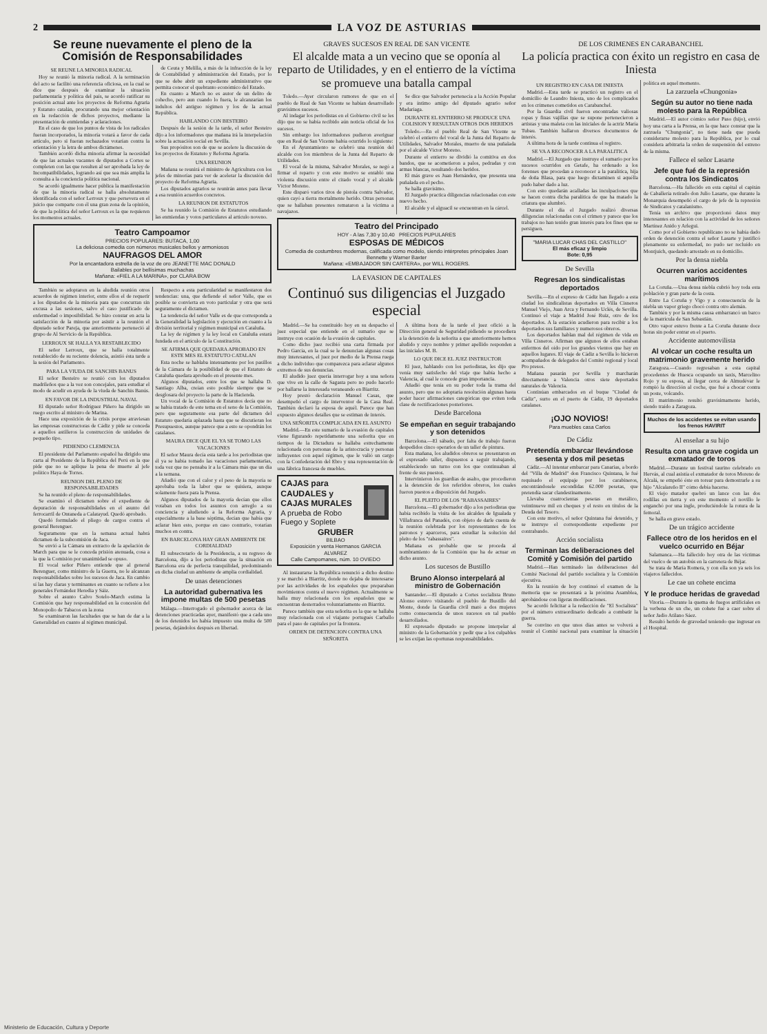2 LA VOZ DE ASTURIAS
Se reune nuevamente el pleno de la Comisión de Responsabilidades
SE REUNE LA MINORIA RADICAL
Hoy se reunió la minoría radical. A la terminación del acto se facilitó una referencia oficiosa, en la cual se dice que después de examinar la situación parlamentaria y política del país, se acordó ratificar su posición actual ante los proyectos de Reforma Agraria y Estatuto catalán, procurando una mejor orientación en la redacción de dichos proyectos, mediante la presentación de enmiendas y aclaraciones.
En el caso de que los puntos de vista de los radicales fueran incorporados, la minoría votará a favor de cada artículo, pero si fueran rechazados votarían contra la orientación y la letra de ambos dictámenes.
También acordó dicha minoría afirmar la necesidad de que las actuales vacantes de diputados a Cortes se completen con las que resulten al ser aprobada la ley de Incompatibilidades, logrando así que sea más amplia la consulta a la conciencia política nacional.
Se acordó igualmente hacer pública la manifestación de que la minoría radical se halla absolutamente identificada con el señor Lerroux y que persevera en el juicio que comparte con él una gran zona de la opinión, de que la política del señor Lerroux es la que requieren los momentos actuales.
de Ceuta y Melilla, a más de la infracción de la ley de Contabilidad y administración del Estado, por lo que se debe abrir un expediente administrativo que permita conocer el quebranto económico del Estado.
En cuanto a March no es autor de un delito de cohecho, pero aun cuando lo fuera, le alcanzarían los indultos del antiguo régimen y los de la actual República.
HABLANDO CON BESTEIRO
Después de la sesión de la tarde, el señor Besteiro dijo a los informadores que mañana irá la interpelación sobre la actuación social en Sevilla.
Sus propósitos son de que se acelere la discusión de los proyectos de Estatuto y Reforma Agraria.
UNA REUNION
Mañana se reunirá el ministro de Agricultura con los jefes de minorías para ver de acelerar la discusión del proyecto de Reforma Agraria.
Los diputados agrarios se reunirán antes para llevar a esa reunión acuerdos concretos.
LA REUNION DE ESTATUTOS
Se ha reunido la Comisión de Estatutos estudiando las enmiendas y votos particulares al artículo noveno.
Teatro Campoamor
PRECIOS POPULARES: BUTACA, 1,00
La deliciosa comedia con números musicales bellos y armoniosos
NAUFRAGOS DEL AMOR
Por la encantadora estrella de la voz de oro JEANETTE MAC DONALD
Bailables por bellísimas muchachas
Mañana: «FIEL A LA MARINA», por CLARA BOW
También se adoptaron en la aludida reunión otros acuerdos de régimen interior, entre ellos el de requerir a los diputados de la minoría para que concurran sin excusa a las sesiones, salvo el caso justificado de enfermedad o imposibilidad. Se hizo constar en acta la satisfacción de la minoría por asistir a la reunión el diputado señor Pareja, que anteriormente perteneció al grupo de Al Servicio de la República.
LERROUX SE HALLA YA RESTABLECIDO
El señor Lerroux, que se halla totalmente restablecido de su reciente dolencia, asistió ésta tarde a la sesión del Parlamento.
PARA LA VIUDA DE SANCHIS BANUS
El señor Besteiro se reunió con los diputados madrileños que a la vez son concejales, para estudiar el modo de acudir en ayuda de la viuda de Sanchis Banús.
EN FAVOR DE LA INDUSTRIAL NAVAL
El diputado señor Rodríguez Piñero ha dirigido un ruego escrito al ministro de Marina.
Hace una exposición de la crisis porque atraviesan las empresas constructoras de Cádiz y pide se conceda a aquellos astilleros la construcción de unidades de pequeño tipo.
PIDIENDO CLEMENCIA
El presidente del Parlamento español ha dirigido una carta al Presidente de la República del Perú en la que pide que no se aplique la pena de muerte al jefe político Haya de Torres.
REUNION DEL PLENO DE RESPONSABILIDADES
Se ha reunido el pleno de responsabilidades.
Se examinó el dictamen sobre el expediente de depuración de responsabilidades en el asunto del ferrocarril de Ontaneda a Calatayud. Quedó aprobado.
Quedó formulado el pliego de cargos contra el general Berenguer.
Seguramente que en la semana actual habrá dictamen de la subcomisión de Jaca.
Se envió a la Cámara un extracto de la apelación de March para que se le conceda prisión atenuada, cosa a la que la Comisión por unanimidad se opuso.
El vocal señor Piñero entiende que al general Berenguer, como ministro de la Guerra, no le alcanzan responsabilidades sobre los sucesos de Jaca. En cambio sí las hay claras y terminantes en cuanto se refiere a los generales Fernández Heredia y Sáiz.
Sobre el asunto Calvo Sotelo-March estima la Comisión que hay responsabilidad en la concesión del Monopolio de Tabacos en la zona
Se examinaron las facultades que se han de dar a la Generalidad en cuanto al régimen municipal.
Respecto a esta particularidad se manifestaron dos tendencias: una, que defiende el señor Valle, que es posible se convierta en voto particular y otra que será seguramente el dictamen.
La tendencia del señor Valle es de que corresponda a la Generalidad la legislación y ejecución en cuanto a la división territorial y régimen municipal en Cataluña.
La ley de régimen y la ley local en Cataluña estará fundada en el artículo de la Constitución.
SE AFIRMA QUE QUEDARA APROBADO EN ESTE MES EL ESTATUTO CATALAN
Esta noche se hablaba intensamente por los pasillos de la Cámara de la posibilidad de que el Estatuto de Cataluña quedara aprobado en el presente mes.
Algunos diputados, entre los que se hallaba D. Santiago Alba, creían esto posible siempre que se desglosara del proyecto la parte de la Hacienda.
Un vocal de la Comisión de Estatutos decía que no se había tratado de este tema en el seno de la Comisión, pero que seguramente esa parte del dictamen del Estatuto quedaría aplazada hasta que se discutieran los Presupuestos, aunque parece que a esto se opondrán los catalanes.
MAURA DICE QUE EL YA SE TOMO LAS VACACIONES
El señor Maura decía esta tarde a los periodistas que él ya se había tomado las vacaciones parlamentarias, toda vez que no pensaba ir a la Cámara más que un día a la semana.
Añadió que con el calor y el peso de la mayoría se aprobaba toda la labor que se quisiera, aunque solamente fuera para la Prensa.
Algunos diputados de la mayoría decían que ellos votaban en todos los asuntos con arreglo a su conciencia y aludiendo a la Reforma Agraria, y especialmente a la base séptima, decían que había que aclarar bien esto, porque en caso contrario, votarían muchos en contra.
EN BARCELONA HAY GRAN AMBIENTE DE CORDIALIDAD
El subsecretario de la Presidencia, a su regreso de Barcelona, dijo a los periodistas que la situación en Barcelona era de perfecta tranquilidad, predominando en dicha ciudad un ambiente de amplia cordialidad.
De unas detenciones
La autoridad gubernativa les impone multas de 500 pesetas
Málaga.—Interrogado el gobernador acerca de las detenciones practicadas ayer, manifestó que a cada uno de los detenidos les había impuesto una multa de 500 pesetas, dejándolos después en libertad.
GRAVES SUCESOS EN REAL DE SAN VICENTE
El alcalde mata a un vecino que se oponía al reparto de Utilidades, y en el entierro de la víctima se promueve una batalla campal
Toledo.—Ayer circularon rumores de que en el pueblo de Real de San Vicente se habían desarrollado gravísimos sucesos.
Al indagar los periodistas en el Gobierno civil se les dijo que no se había recibido aún noticia oficial de los sucesos.
Sin embargo los informadores pudieron averiguar que en Real de San Vicente había ocurrido lo siguiente:
En el Ayuntamiento se celebró una reunión del alcalde con los miembros de la Junta del Reparto de Utilidades.
El vocal de la misma, Salvador Morales, se negó a firmar el reparto y con este motivo se entabló una violenta discusión entre el citado vocal y el alcalde Víctor Moreno.
Este disparó varios tiros de pistola contra Salvador, quien cayó a tierra mortalmente herido. Otras personas que se hallaban presentes remataron a la víctima a navajazos.
Se dice que Salvador pertenecía a la Acción Popular y era íntimo amigo del diputado agrario señor Madariaga.
DURANTE EL ENTIERRO SE PRODUCE UNA COLISION Y RESULTAN OTROS DOS HERIDOS
Toledo.—En el pueblo Real de San Vicente se celebró el entierro del vocal de la Junta del Reparto de Utilidades, Salvador Morales, muerto de una puñalada por el alcalde Víctor Moreno.
Durante el entierro se dividió la comitiva en dos bandos, que se acometieron a palos, pedradas y con armas blancas, resultando dos heridos.
El más grave es Juan Hernández, que presenta una puñalada en el pecho.
Se halla gravísimo.
El Juzgado practica diligencias relacionadas con este nuevo hecho.
El alcalde y el alguacil se encuentran en la cárcel.
Teatro del Principado
HOY - A las 7,30 y 10,40 PRECIOS PUPULARES
ESPOSAS DE MÉDICOS
Comedia de costumbres modernas, calificada como modelo, siendo intérpretes principales Joan Bennette y Warner Baxter
Mañana: «EMBAJADOR SIN CARTERA», por WILL ROGERS.
LA EVASION DE CAPITALES
Continuó sus diligencias el Juzgado especial
Madrid.—Se ha constituído hoy en su despacho el juez especial que entiende en el sumario que se instruye con ocasión de la evasión de capitales.
Como dicho juez recibió una carta firmada por Pedro García, en la cual se le denuncian algunas cosas muy interesantes, el juez por medio de la Prensa ruega a dicho individuo que comparezca para aclarar algunos extremos de sus denuncias.
El aludido juez quería interrogar hoy a una señora que vive en la calle de Sagasta pero no pudo hacerlo por hallarse la interesada veraneando en Biarritz.
Hoy prestó declaración Manuel Casas, que desempeñó el cargo de interventor de la Casa Real. También declaró la esposa de aquél. Parece que han expuesto algunos detalles que se estiman de interés.
UNA SEÑORITA COMPLICADA EN EL ASUNTO
Madrid.—En este sumario de la evasión de capitales viene figurando repetidamente una señorita que en tiempos de la Dictadura se hallaba estrechamente relacionada con personas de la aristocracia y personas influyentes con aquel régimen, que le valió un cargo con la Confederación del Ebro y una representación de una fábrica francesa de muebles.
CAJAS para CAUDALES y CAJAS MURALES
A prueba de Robo Fuego y Soplete
GRUBER
BILBAO
Exposición y venta Hermanos GARCIA ALVAREZ
Calle Campomanes, núm. 10 OVIEDO
Al instaurarse la República renunció a dicho destino y se marchó a Biarritz, donde no dejaba de interesarse por las actividades de los españoles que preparaban movimientos contra el nuevo régimen. Actualmente se halla muy relacionada con los españoles que se encuentran desterrados voluntariamente en Biarritz.
Parece también que esta señorita es la que se hallaba muy relacionada con el viajante portugués Carballo para el paso de capitales por la frontera.
ORDEN DE DETENCION CONTRA UNA SEÑORITA
A última hora de la tarde el juez ofició a la Dirección general de Seguridad pidiendo se procediera a la detención de la señorita a que anteriormente hemos aludido y cuyo nombre y primer apellido responden a las iniciales M. B.
LO QUE DICE EL JUEZ INSTRUCTOR
El juez, hablando con los periodistas, les dijo que venía muy satisfecho del viaje que había hecho a Valencia, al cual le concede gran importancia.
Añadió que tenía en su poder toda la trama del asunto, pero que no adoptaría resolución algunas hasta poder hacer afirmaciones categóricas que eviten toda clase de rectificaciones posteriores.
Desde Barcelona
Se empeñan en seguir trabajando y son detenidos
Barcelona.—El sábado, por falta de trabajo fueron despedidos cinco operarios de un taller de pintura.
Esta mañana, los aludidos obreros se presentaron en el expresado taller, dispuestos a seguir trabajando, estableciendo un turno con los que continuaban al frente de sus puestos.
Intervinieron los guardias de asalto, que procedieron a la detención de los referidos obreros, los cuales fueron puestos a disposición del Juzgado.
EL PLEITO DE LOS "RABASSAIRES"
Barcelona.—El gobernador dijo a los periodistas que había recibido la visita de los alcaldes de Igualada y Villafranca del Panadés, con objeto de darle cuenta de la reunión celebrada por los representantes de los patronos y aparceros, para estudiar la solución del pleito de los "rabassaires".
Mañana es probable que se proceda al nombramiento de la Comisión que ha de actuar en dicho asunto.
Los sucesos de Bustillo
Bruno Alonso interpelará al ministro de Gobernación
Santander.—El diputado a Cortes socialista Bruno Alonso estuvo visitando el pueblo de Bustillo del Monte, donde la Guardia civil mató a dos mujeres como consecuencia de unos sucesos en tal pueblo desarrollados.
El expresado diputado se propone interpelar al ministro de la Gobernación y pedir que a los culpables se les exijan las oportunas responsabilidades.
DE LOS CRIMENES EN CARABANCHEL
La policía practica con éxito un registro en casa de Iniesta
UN REGISTRO EN CASA DE INIESTA
Madrid.—Esta tarde se practicó un registro en el domicilio de Leandro Iniesta, uno de los complicados en los crímenes cometidos en Carabanchel.
Por la Guardia civil fueron encontradas valiosas ropas y finas vajillas que se supone pertenecieron a artistas y una maleta con las iniciales de la actriz María Tubau. También hallaron diversos documentos de interés.
A última hora de la tarde continua el registro.
SE VA A RECONOCER A LA PARALITICA
Madrid.—El Juzgado que instruye el sumario por los sucesos ocurridos en Getafe, ha ordenado a los forenses que procedan a reconocer a la paralítica, hija de doña Blasa, para que luego dictaminen si aquélla pudo haber dado a luz.
Con esto quedarán acalladas las inculpaciones que se hacen contra dicha paralítica de que ha matado la criatura que alumbró.
Durante el día el Juzgado realizó diversas diligencias relacionadas con el crimen y parece que los trabajos no han tenido gran interés para los fines que se persiguen.
"MARIA LUCAR CHAS DEL CASTILLO"
El más eficaz y limpio
Bote: 0,95
De Sevilla
Regresan los sindicalistas deportados
Sevilla.—En el expreso de Cádiz han llegado a esta ciudad los sindicalistas deportados en Villa Cisneros Manuel Viejo, Juan Arca y Fernando Uclés, de Sevilla. Continuó el viaje a Madrid José Ruiz, otro de los deportados. A la estación acudieron para recibir a los deportados sus familiares y numerosos obreros.
Los deportados hablan mal del régimen de vida en Villa Cisneros. Afirman que algunos de ellos estaban enfermos del oído por los grandes vientos que hay en aquellos lugares. El viaje de Cádiz a Sevilla lo hicieron acompañados de delegados del Comité regional y local Pro presos.
Mañana pasarán por Sevilla y marcharán directamente a Valencia otros siete deportados naturales de Valencia.
Continúan embarcados en el buque "Ciudad de Cádiz", surto en el puerto de Cádiz, 19 deportados catalanes.
¡OJO NOVIOS!
Para muebles casa Carlos
De Cádiz
Pretendía embarcar llevándose sesenta y dos mil pesetas
Cádiz.—Al intentar embarcar para Canarias, a bordo del "Villa de Madrid" don Francisco Quintana, le fué requisado el equipaje por los carabineros, encontrándosele escondidas 62.000 pesetas, que pretendía sacar clandestinamente.
Llevaba cuatrocientas pesetas en metálico, veintinueve mil en cheques y el resto en títulos de la Deuda del Tesoro.
Con este motivo, el señor Quintana fué detenido, y se instruye el correspondiente expediente por contrabando.
Acción socialista
Terminan las deliberaciones del Comité y Comisión del partido
Madrid.—Han terminado las deliberaciones del Comité Nacional del partido socialista y la Comisión ejecutiva.
En la reunión de hoy continuó el examen de la memoria que se presentará a la próxima Asamblea, aprobándose con ligeras modificaciones.
Se acordó felicitar a la redacción de "El Socialista" por el número extraordinario dedicado a combatir la guerra.
Se convino en que unos días antes se volverá a reunir el Comité nacional para examinar la situación política en aquel momento.
La zarzuela «Chungonia»
Según su autor no tiene nada molesto para la República
Madrid.—El autor cómico señor Paso (hijo), envió hoy una carta a la Prensa, en la que hace constar que la zarzuela "Chungonia", no tiene nada que pueda considerarse molesto para la República, por lo cual considera arbitraria la orden de suspensión del estreno de la misma.
Fallece el señor Lasarte
Jefe que fué de la represión contra los Sindicatos
Barcelona.—Ha fallecido en esta capital el capitán de Caballería retirado don Julio Lasarte, que durante la Monarquía desempeñó el cargo de jefe de la represión de Sindicatos y catalanismo.
Tenía un archivo que proporcionó datos muy interesantes en relación con la actividad de los señores Martínez Anido y Arlegui.
Como por el Gobierno republicano no se había dado orden de detención contra el señor Lasarte y justificó plenamente su enfermedad, no pudo ser recluído en Montjuich, quedando arrestado en su domicilio.
Por la densa niebla
Ocurren varios accidentes marítimos
La Coruña.—Una densa niebla cubrió hoy toda esta población y gran parte de la costa.
Entre La Coruña y Vigo y a consecuencia de la niebla un vapor griego chocó contra otro alemán.
También y por la misma causa embarrancó un barco de la matrícula de San Sebastián.
Otro vapor estuvo frente a La Coruña durante doce horas sin poder entrar en el puerto.
Accidente automovilista
Al volcar un coche resulta un matrimonio gravemente herido
Zaragoza.—Cuando regresaban a esta capital procedentes de Huesca ocupando un taxis, Marcelino Rojo y su esposa, al llegar cerca de Almudévar le rompió la dirección al coche, que fué a chocar contra un poste, volcando.
El matrimonio resultó gravísimamente herido, siendo traído a Zaragoza.
Muchos de los accidentes se evitan usando los frenos HAVIRIT
Al enseñar a su hijo
Resulta con una grave cogida un exmatador de toros
Madrid.—Durante un festival taurino celebrado en Hervás, al cual asistía el exmatador de toros Moreno de Alcalá, se empeñó éste en torear para demostrarle a su hijo "Alcalareño II" cómo debía hacerse.
El viejo matador quebró un lance con las dos rodillas en tierra y en este momento el novillo le enganchó por una ingle, produciéndole la rotura de la femoral.
Se halla en grave estado.
De un trágico accidente
Fallece otro de los heridos en el vuelco ocurrido en Béjar
Salamanca.—Ha fallecido hoy otra de las víctimas del vuelco de un autobús en la carretera de Béjar.
Se trata de María Romera, y con ella son ya seis los viajeros fallecidos.
Le cae un cohete encima
Y le produce heridas de gravedad
Vitoria.—Durante la quema de fuegos artificiales en la verbena de un che, un cohete fué a caer sobre el señor Jadio Atilano Sáez.
Resultó herido de gravedad teniendo que ingresar en el Hospital.
Ministerio de Educación, Cultura y Deporte